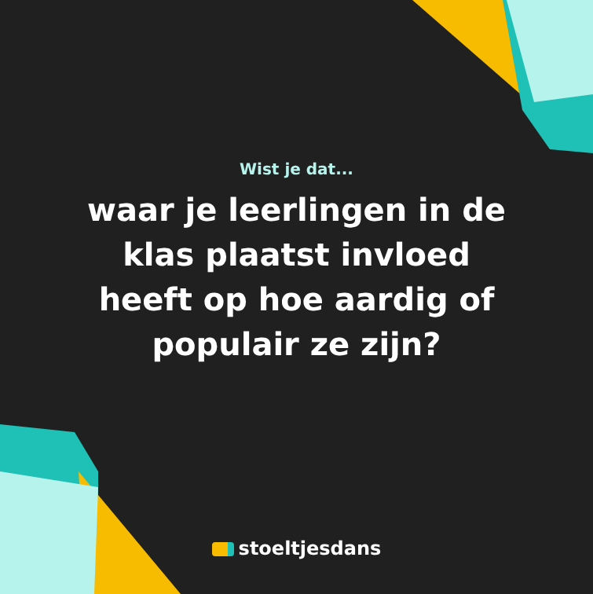Wist je dat...
waar je leerlingen in de klas plaatst invloed heeft op hoe aardig of populair ze zijn?
stoeltjesdans